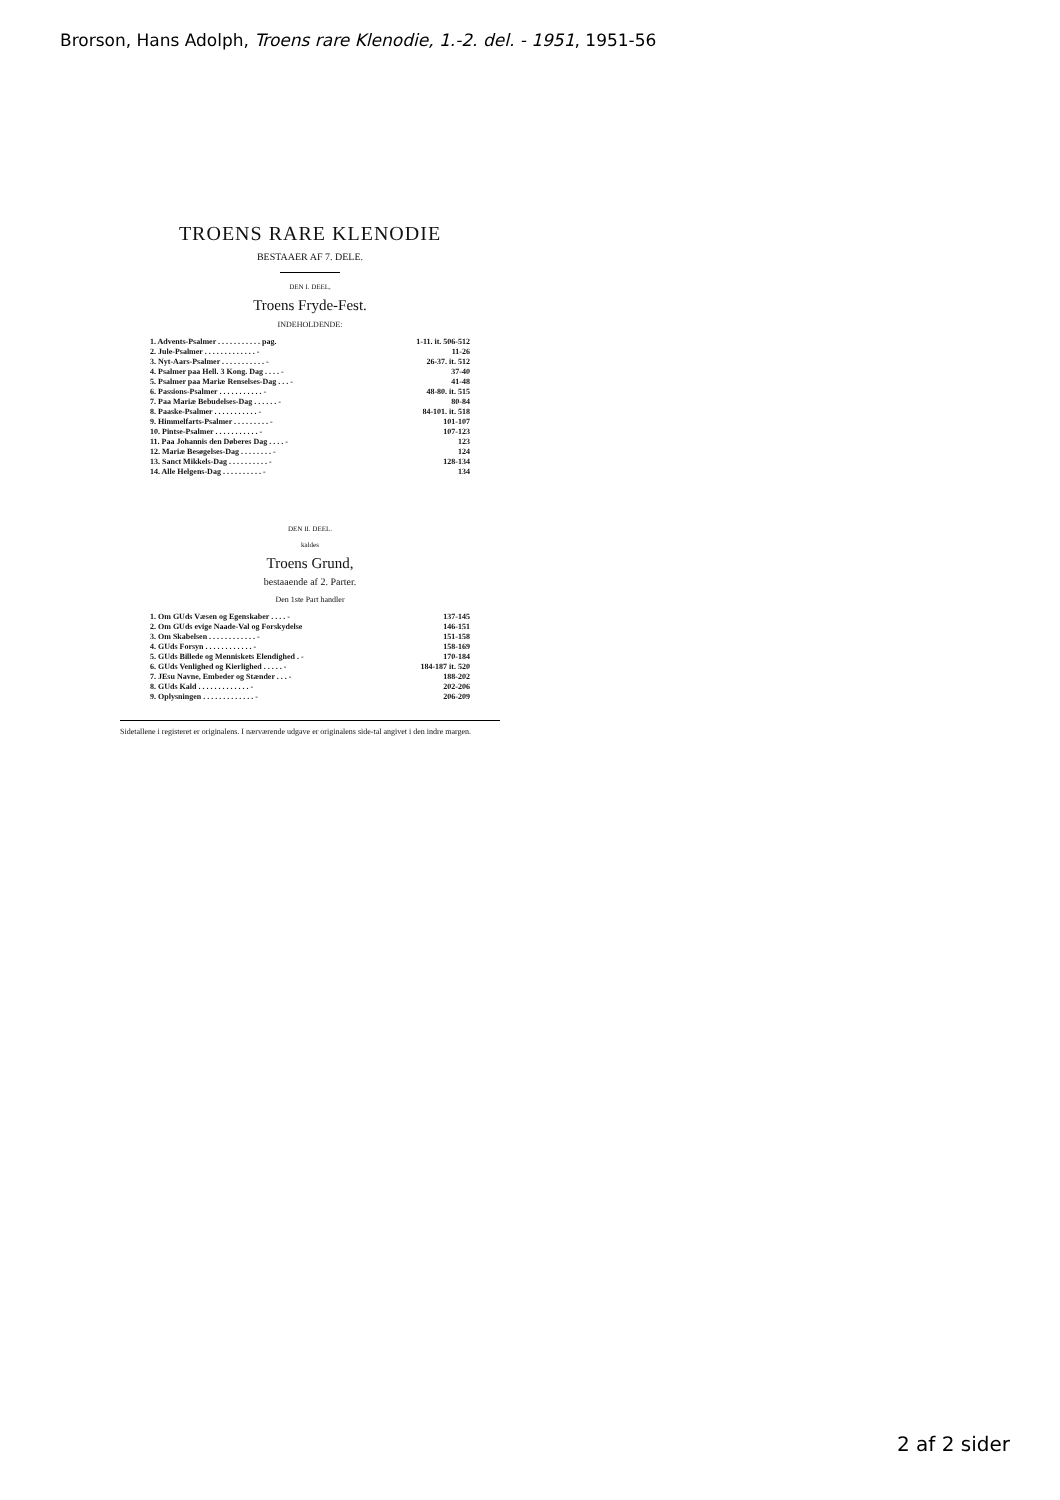Brorson, Hans Adolph, Troens rare Klenodie, 1.-2. del. - 1951, 1951-56
TROENS RARE KLENODIE
BESTAAER AF 7. DELE.
DEN I. DEEL,
Troens Fryde-Fest.
INDEHOLDENDE:
| 1. Advents-Psalmer . . . . . . . . . . . pag. | 1-11. it. 506-512 |
| 2. Jule-Psalmer . . . . . . . . . . . . . - | 11-26 |
| 3. Nyt-Aars-Psalmer . . . . . . . . . . . - | 26-37. it. 512 |
| 4. Psalmer paa Hell. 3 Kong. Dag . . . . - | 37-40 |
| 5. Psalmer paa Mariæ Renselses-Dag . . . - | 41-48 |
| 6. Passions-Psalmer . . . . . . . . . . . - | 48-80. it. 515 |
| 7. Paa Mariæ Bebudelses-Dag . . . . . . - | 80-84 |
| 8. Paaske-Psalmer . . . . . . . . . . . - | 84-101. it. 518 |
| 9. Himmelfarts-Psalmer . . . . . . . . . - | 101-107 |
| 10. Pintse-Psalmer . . . . . . . . . . . - | 107-123 |
| 11. Paa Johannis den Døberes Dag . . . . - | 123 |
| 12. Mariæ Besøgelses-Dag . . . . . . . . - | 124 |
| 13. Sanct Mikkels-Dag . . . . . . . . . . - | 128-134 |
| 14. Alle Helgens-Dag . . . . . . . . . . - | 134 |
DEN II. DEEL.
kaldes
Troens Grund,
bestaaende af 2. Parter.
Den 1ste Part handler
| 1. Om GUds Væsen og Egenskaber . . . . - | 137-145 |
| 2. Om GUds evige Naade-Val og Forskydelse | 146-151 |
| 3. Om Skabelsen . . . . . . . . . . . . - | 151-158 |
| 4. GUds Forsyn . . . . . . . . . . . . - | 158-169 |
| 5. GUds Billede og Menniskets Elendighed . - | 170-184 |
| 6. GUds Venlighed og Kierlighed . . . . . - | 184-187 it. 520 |
| 7. JEsu Navne, Embeder og Stænder . . . - | 188-202 |
| 8. GUds Kald . . . . . . . . . . . . . - | 202-206 |
| 9. Oplysningen . . . . . . . . . . . . . - | 206-209 |
Sidetallene i registeret er originalens. I nærværende udgave er originalens side-tal angivet i den indre margen.
2 af 2 sider